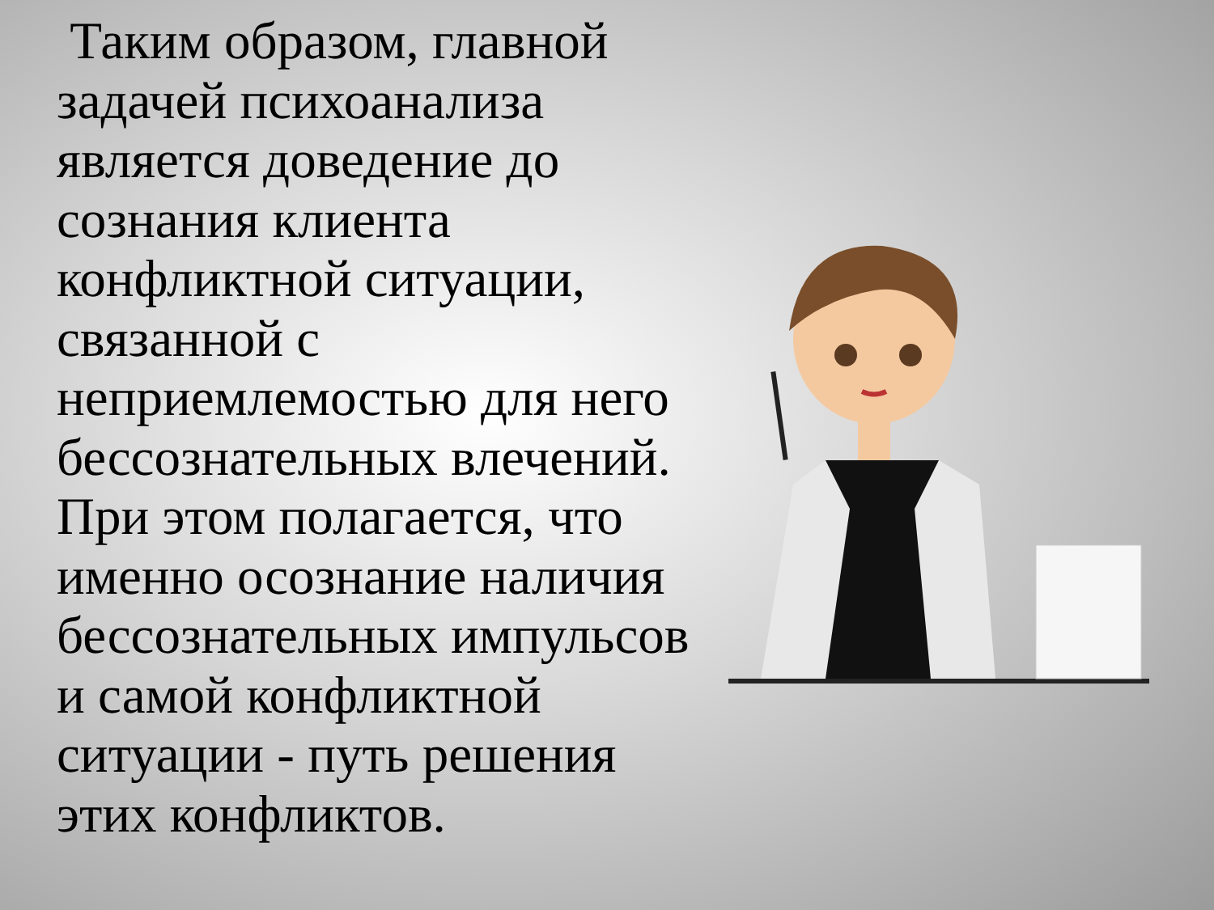Таким образом, главной задачей психоанализа является доведение до сознания клиента конфликтной ситуации, связанной с неприемлемостью для него бессознательных влечений. При этом полагается, что именно осознание наличия бессознательных импульсов и самой конфликтной ситуации - путь решения этих конфликтов.